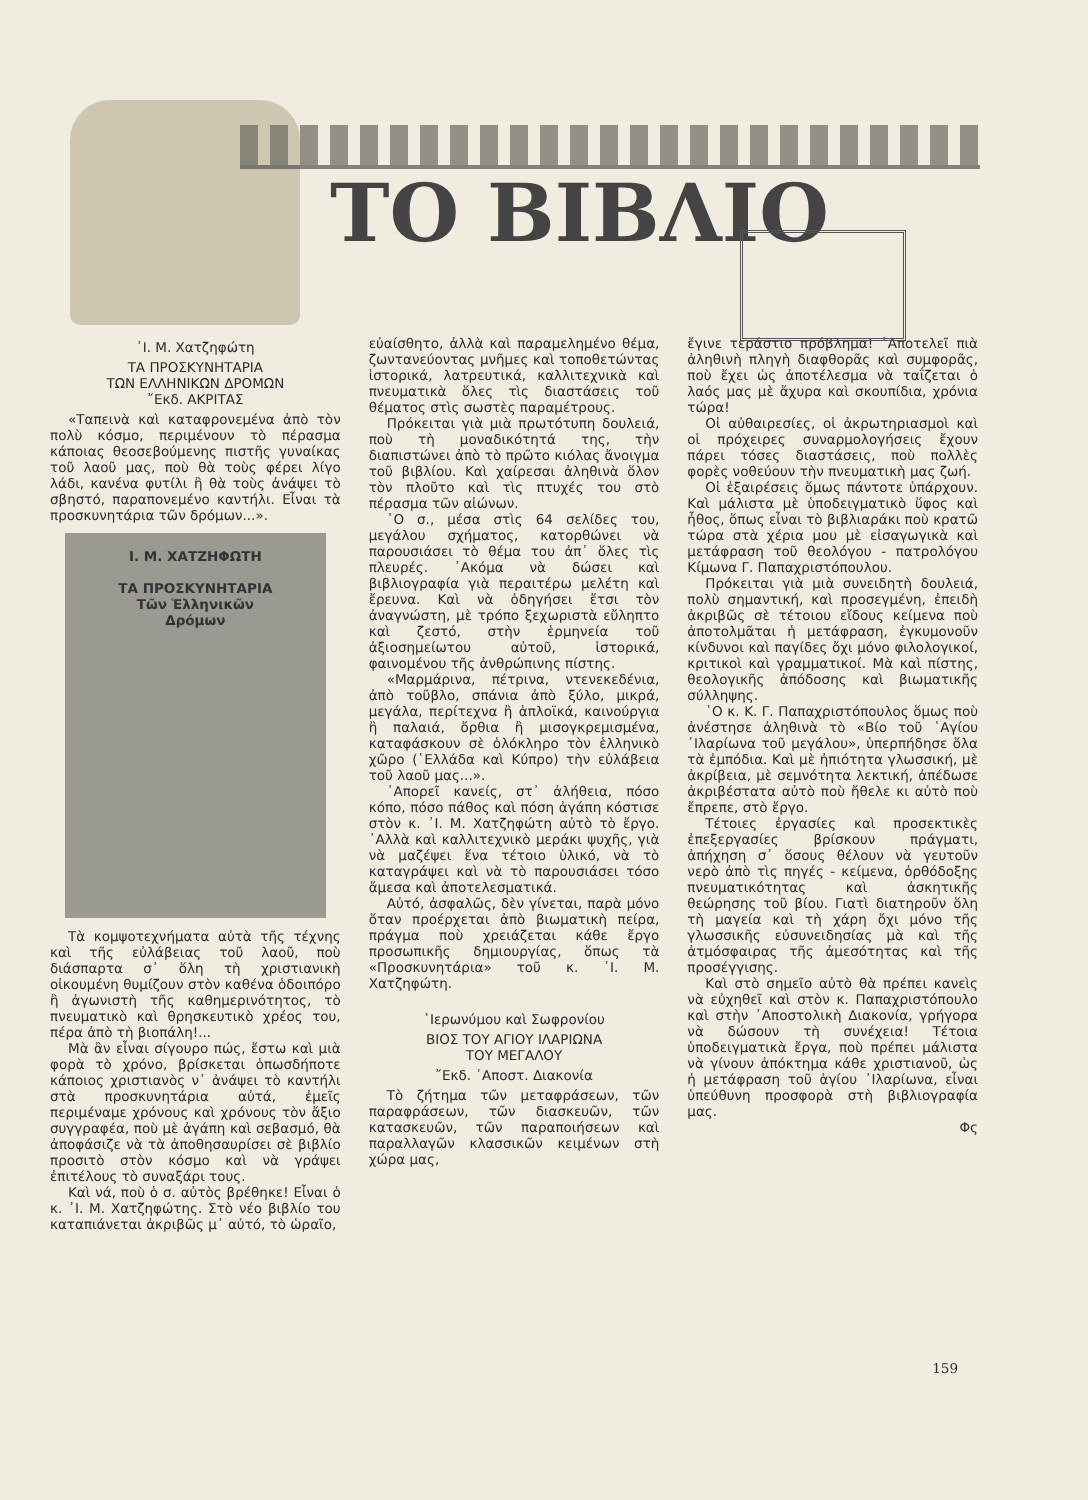ΤΟ ΒΙΒΛΙΟ
᾿Ι. Μ. Χατζηφώτη
ΤΑ ΠΡΟΣΚΥΝΗΤΑΡΙΑ
ΤΩΝ ΕΛΛΗΝΙΚΩΝ ΔΡΟΜΩΝ
῎Εκδ. ΑΚΡΙΤΑΣ
«Ταπεινὰ καὶ καταφρονεμένα ἀπὸ τὸν πολὺ κόσμο, περιμένουν τὸ πέρασμα κάποιας θεοσεβούμενης πιστῆς γυναίκας τοῦ λαοῦ μας, ποὺ θὰ τοὺς φέρει λίγο λάδι, κανένα φυτίλι ἢ θὰ τοὺς ἀνάψει τὸ σβηστό, παραπονεμένο καντήλι. Εἶναι τὰ προσκυνητάρια τῶν δρόμων...».
Ι. Μ. ΧΑΤΖΗΦΩΤΗ
ΤΑ ΠΡΟΣΚΥΝΗΤΑΡΙΑ
Τῶν Ἑλληνικῶν
Δρόμων
Τὰ κομψοτεχνήματα αὐτὰ τῆς τέχνης καὶ τῆς εὐλάβειας τοῦ λαοῦ, ποὺ διάσπαρτα σ᾿ ὅλη τὴ χριστιανικὴ οἰκουμένη θυμίζουν στὸν καθένα ὁδοιπόρο ἢ ἀγωνιστὴ τῆς καθημερινότητος, τὸ πνευματικὸ καὶ θρησκευτικὸ χρέος του, πέρα ἀπὸ τὴ βιοπάλη!...
Μὰ ἂν εἶναι σίγουρο πώς, ἔστω καὶ μιὰ φορὰ τὸ χρόνο, βρίσκεται ὁπωσδήποτε κάποιος χριστιανὸς ν᾿ ἀνάψει τὸ καντήλι στὰ προσκυνητάρια αὐτά, ἐμεῖς περιμέναμε χρόνους καὶ χρόνους τὸν ἄξιο συγγραφέα, ποὺ μὲ ἀγάπη καὶ σεβασμό, θὰ ἀποφάσιζε νὰ τὰ ἀποθησαυρίσει σὲ βιβλίο προσιτὸ στὸν κόσμο καὶ νὰ γράψει ἐπιτέλους τὸ συναξάρι τους.
Καὶ νά, ποὺ ὁ σ. αὐτὸς βρέθηκε! Εἶναι ὁ κ. ᾿Ι. Μ. Χατζηφώτης. Στὸ νέο βιβλίο του καταπιάνεται ἀκριβῶς μ᾿ αὐτό, τὸ ὡραῖο,
εὐαίσθητο, ἀλλὰ καὶ παραμελημένο θέμα, ζωντανεύοντας μνῆμες καὶ τοποθετώντας ἱστορικά, λατρευτικά, καλλιτεχνικὰ καὶ πνευματικὰ ὅλες τὶς διαστάσεις τοῦ θέματος στὶς σωστὲς παραμέτρους.
Πρόκειται γιὰ μιὰ πρωτότυπη δουλειά, ποὺ τὴ μοναδικότητά της, τὴν διαπιστώνει ἀπὸ τὸ πρῶτο κιόλας ἄνοιγμα τοῦ βιβλίου. Καὶ χαίρεσαι ἀληθινὰ ὅλον τὸν πλοῦτο καὶ τὶς πτυχές του στὸ πέρασμα τῶν αἰώνων.
῾Ο σ., μέσα στὶς 64 σελίδες του, μεγάλου σχήματος, κατορθώνει νὰ παρουσιάσει τὸ θέμα του ἀπ᾿ ὅλες τὶς πλευρές. ᾿Ακόμα νὰ δώσει καὶ βιβλιογραφία γιὰ περαιτέρω μελέτη καὶ ἔρευνα. Καὶ νὰ ὁδηγήσει ἔτσι τὸν ἀναγνώστη, μὲ τρόπο ξεχωριστὰ εὔληπτο καὶ ζεστό, στὴν ἑρμηνεία τοῦ ἀξιοσημείωτου αὐτοῦ, ἱστορικά, φαινομένου τῆς ἀνθρώπινης πίστης.
«Μαρμάρινα, πέτρινα, ντενεκεδένια, ἀπὸ τοῦβλο, σπάνια ἀπὸ ξύλο, μικρά, μεγάλα, περίτεχνα ἢ ἁπλοϊκά, καινούργια ἢ παλαιά, ὄρθια ἢ μισογκρεμισμένα, καταφάσκουν σὲ ὁλόκληρο τὸν ἑλληνικὸ χῶρο (῾Ελλάδα καὶ Κύπρο) τὴν εὐλάβεια τοῦ λαοῦ μας...».
᾿Απορεῖ κανείς, στ᾿ ἀλήθεια, πόσο κόπο, πόσο πάθος καὶ πόση ἀγάπη κόστισε στὸν κ. ᾿Ι. Μ. Χατζηφώτη αὐτὸ τὸ ἔργο. ᾿Αλλὰ καὶ καλλιτεχνικὸ μεράκι ψυχῆς, γιὰ νὰ μαζέψει ἕνα τέτοιο ὑλικό, νὰ τὸ καταγράψει καὶ νὰ τὸ παρουσιάσει τόσο ἄμεσα καὶ ἀποτελεσματικά.
Αὐτό, ἀσφαλῶς, δὲν γίνεται, παρὰ μόνο ὅταν προέρχεται ἀπὸ βιωματικὴ πείρα, πράγμα ποὺ χρειάζεται κάθε ἔργο προσωπικῆς δημιουργίας, ὅπως τὰ «Προσκυνητάρια» τοῦ κ. ᾿Ι. Μ. Χατζηφώτη.
῾Ιερωνύμου καὶ Σωφρονίου
ΒΙΟΣ ΤΟΥ ΑΓΙΟΥ ΙΛΑΡΙΩΝΑ
ΤΟΥ ΜΕΓΑΛΟΥ
῎Εκδ. ᾿Αποστ. Διακονία
Τὸ ζήτημα τῶν μεταφράσεων, τῶν παραφράσεων, τῶν διασκευῶν, τῶν κατασκευῶν, τῶν παραποιήσεων καὶ παραλλαγῶν κλασσικῶν κειμένων στὴ χώρα μας,
ἔγινε τεράστιο πρόβλημα! ᾿Αποτελεῖ πιὰ ἀληθινὴ πληγὴ διαφθορᾶς καὶ συμφορᾶς, ποὺ ἔχει ὡς ἀποτέλεσμα νὰ ταΐζεται ὁ λαός μας μὲ ἄχυρα καὶ σκουπίδια, χρόνια τώρα!
Οἱ αὐθαιρεσίες, οἱ ἀκρωτηριασμοὶ καὶ οἱ πρόχειρες συναρμολογήσεις ἔχουν πάρει τόσες διαστάσεις, ποὺ πολλὲς φορὲς νοθεύουν τὴν πνευματικὴ μας ζωή.
Οἱ ἐξαιρέσεις ὅμως πάντοτε ὑπάρχουν. Καὶ μάλιστα μὲ ὑποδειγματικὸ ὕφος καὶ ἦθος, ὅπως εἶναι τὸ βιβλιαράκι ποὺ κρατῶ τώρα στὰ χέρια μου μὲ εἰσαγωγικὰ καὶ μετάφραση τοῦ θεολόγου - πατρολόγου Κίμωνα Γ. Παπαχριστόπουλου.
Πρόκειται γιὰ μιὰ συνειδητὴ δουλειά, πολὺ σημαντική, καὶ προσεγμένη, ἐπειδὴ ἀκριβῶς σὲ τέτοιου εἴδους κείμενα ποὺ ἀποτολμᾶται ἡ μετάφραση, ἐγκυμονοῦν κίνδυνοι καὶ παγίδες ὄχι μόνο φιλολογικοί, κριτικοὶ καὶ γραμματικοί. Μὰ καὶ πίστης, θεολογικῆς ἀπόδοσης καὶ βιωματικῆς σύλληψης.
῾Ο κ. Κ. Γ. Παπαχριστόπουλος ὅμως ποὺ ἀνέστησε ἀληθινὰ τὸ «Βίο τοῦ ῾Αγίου ᾿Ιλαρίωνα τοῦ μεγάλου», ὑπερπήδησε ὅλα τὰ ἐμπόδια. Καὶ μὲ ἠπιότητα γλωσσική, μὲ ἀκρίβεια, μὲ σεμνότητα λεκτική, ἀπέδωσε ἀκριβέστατα αὐτὸ ποὺ ἤθελε κι αὐτὸ ποὺ ἔπρεπε, στὸ ἔργο.
Τέτοιες ἐργασίες καὶ προσεκτικὲς ἐπεξεργασίες βρίσκουν πράγματι, ἀπήχηση σ᾿ ὅσους θέλουν νὰ γευτοῦν νερὸ ἀπὸ τὶς πηγές - κείμενα, ὀρθόδοξης πνευματικότητας καὶ ἀσκητικῆς θεώρησης τοῦ βίου. Γιατὶ διατηροῦν ὅλη τὴ μαγεία καὶ τὴ χάρη ὄχι μόνο τῆς γλωσσικῆς εὐσυνειδησίας μὰ καὶ τῆς ἀτμόσφαιρας τῆς ἀμεσότητας καὶ τῆς προσέγγισης.
Καὶ στὸ σημεῖο αὐτὸ θὰ πρέπει κανεὶς νὰ εὐχηθεῖ καὶ στὸν κ. Παπαχριστόπουλο καὶ στὴν ᾿Αποστολικὴ Διακονία, γρήγορα νὰ δώσουν τὴ συνέχεια! Τέτοια ὑποδειγματικὰ ἔργα, ποὺ πρέπει μάλιστα νὰ γίνουν ἀπόκτημα κάθε χριστιανοῦ, ὡς ἡ μετάφραση τοῦ ἁγίου ᾿Ιλαρίωνα, εἶναι ὑπεύθυνη προσφορὰ στὴ βιβλιογραφία μας.
Φς
159